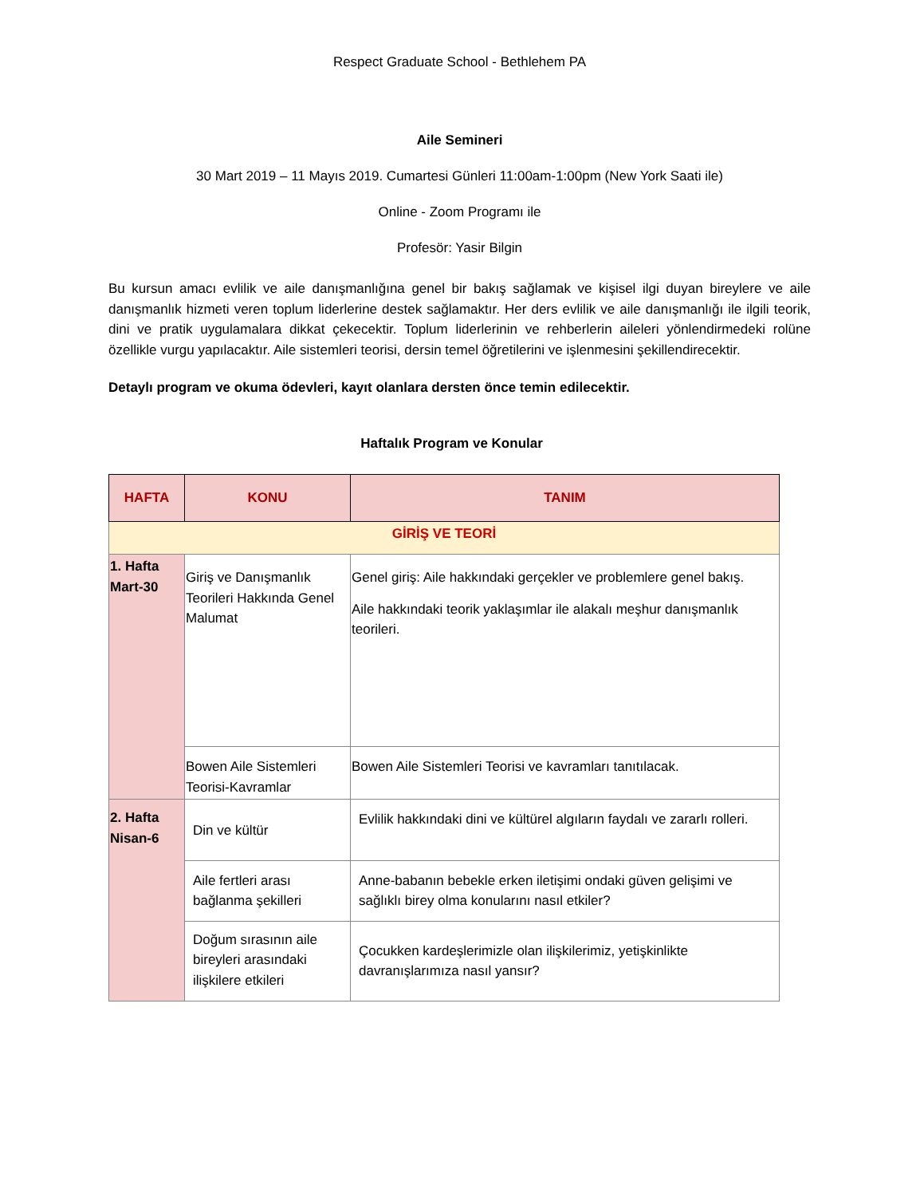Respect Graduate School - Bethlehem PA
Aile Semineri
30 Mart 2019 – 11 Mayıs 2019. Cumartesi Günleri 11:00am-1:00pm (New York Saati ile)
Online - Zoom Programı ile
Profesör: Yasir Bilgin
Bu kursun amacı evlilik ve aile danışmanlığına genel bir bakış sağlamak ve kişisel ilgi duyan bireylere ve aile danışmanlık hizmeti veren toplum liderlerine destek sağlamaktır. Her ders evlilik ve aile danışmanlığı ile ilgili teorik, dini ve pratik uygulamalara dikkat çekecektir. Toplum liderlerinin ve rehberlerin aileleri yönlendirmedeki rolüne özellikle vurgu yapılacaktır. Aile sistemleri teorisi, dersin temel öğretilerini ve işlenmesini şekillendirecektir.
Detaylı program ve okuma ödevleri, kayıt olanlara dersten önce temin edilecektir.
Haftalık Program ve Konular
| HAFTA | KONU | TANIM |
| --- | --- | --- |
| GİRİŞ VE TEORİ | | |
| 1. Hafta Mart-30 | Giriş ve Danışmanlık Teorileri Hakkında Genel Malumat | Genel giriş: Aile hakkındaki gerçekler ve problemlere genel bakış. Aile hakkındaki teorik yaklaşımlar ile alakalı meşhur danışmanlık teorileri. |
| | Bowen Aile Sistemleri Teorisi-Kavramlar | Bowen Aile Sistemleri Teorisi ve kavramları tanıtılacak. |
| 2. Hafta Nisan-6 | Din ve kültür | Evlilik hakkındaki dini ve kültürel algıların faydalı ve zararlı rolleri. |
| | Aile fertleri arası bağlanma şekilleri | Anne-babanın bebekle erken iletişimi ondaki güven gelişimi ve sağlıklı birey olma konularını nasıl etkiler? |
| | Doğum sırasının aile bireyleri arasındaki ilişkilere etkileri | Çocukken kardeşlerimizle olan ilişkilerimiz, yetişkinlikte davranışlarımıza nasıl yansır? |